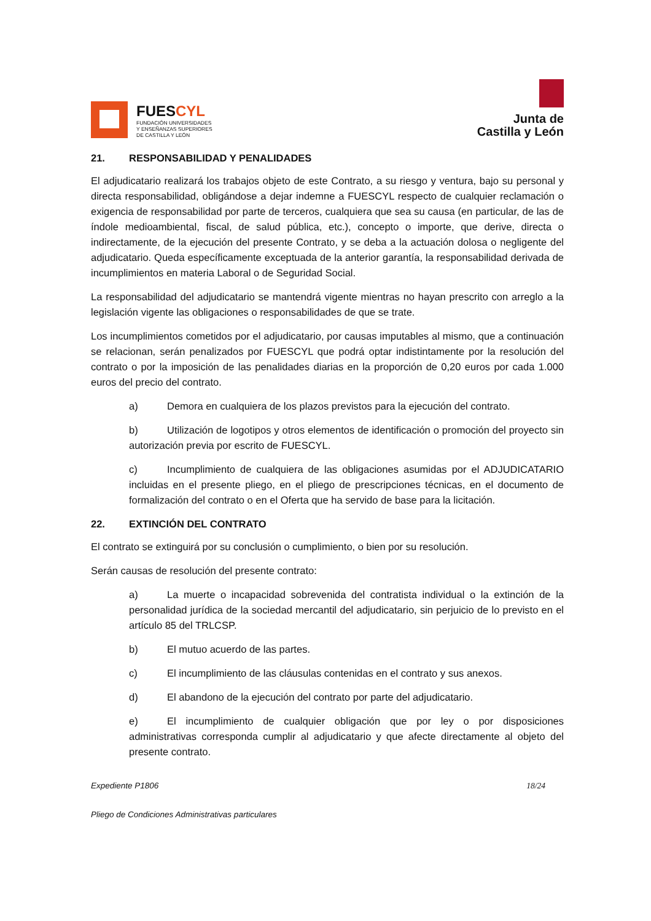FUESCYL
FUNDACIÓN UNIVERSIDADES
Y ENSEÑANZAS SUPERIORES
DE CASTILLA Y LEÓN
Junta de
Castilla y León
21. RESPONSABILIDAD Y PENALIDADES
El adjudicatario realizará los trabajos objeto de este Contrato, a su riesgo y ventura, bajo su personal y directa responsabilidad, obligándose a dejar indemne a FUESCYL respecto de cualquier reclamación o exigencia de responsabilidad por parte de terceros, cualquiera que sea su causa (en particular, de las de índole medioambiental, fiscal, de salud pública, etc.), concepto o importe, que derive, directa o indirectamente, de la ejecución del presente Contrato, y se deba a la actuación dolosa o negligente del adjudicatario. Queda específicamente exceptuada de la anterior garantía, la responsabilidad derivada de incumplimientos en materia Laboral o de Seguridad Social.
La responsabilidad del adjudicatario se mantendrá vigente mientras no hayan prescrito con arreglo a la legislación vigente las obligaciones o responsabilidades de que se trate.
Los incumplimientos cometidos por el adjudicatario, por causas imputables al mismo, que a continuación se relacionan, serán penalizados por FUESCYL que podrá optar indistintamente por la resolución del contrato o por la imposición de las penalidades diarias en la proporción de 0,20 euros por cada 1.000 euros del precio del contrato.
a) Demora en cualquiera de los plazos previstos para la ejecución del contrato.
b) Utilización de logotipos y otros elementos de identificación o promoción del proyecto sin autorización previa por escrito de FUESCYL.
c) Incumplimiento de cualquiera de las obligaciones asumidas por el ADJUDICATARIO incluidas en el presente pliego, en el pliego de prescripciones técnicas, en el documento de formalización del contrato o en el Oferta que ha servido de base para la licitación.
22. EXTINCIÓN DEL CONTRATO
El contrato se extinguirá por su conclusión o cumplimiento, o bien por su resolución.
Serán causas de resolución del presente contrato:
a) La muerte o incapacidad sobrevenida del contratista individual o la extinción de la personalidad jurídica de la sociedad mercantil del adjudicatario, sin perjuicio de lo previsto en el artículo 85 del TRLCSP.
b) El mutuo acuerdo de las partes.
c) El incumplimiento de las cláusulas contenidas en el contrato y sus anexos.
d) El abandono de la ejecución del contrato por parte del adjudicatario.
e) El incumplimiento de cualquier obligación que por ley o por disposiciones administrativas corresponda cumplir al adjudicatario y que afecte directamente al objeto del presente contrato.
Expediente P1806 18/24
Pliego de Condiciones Administrativas particulares